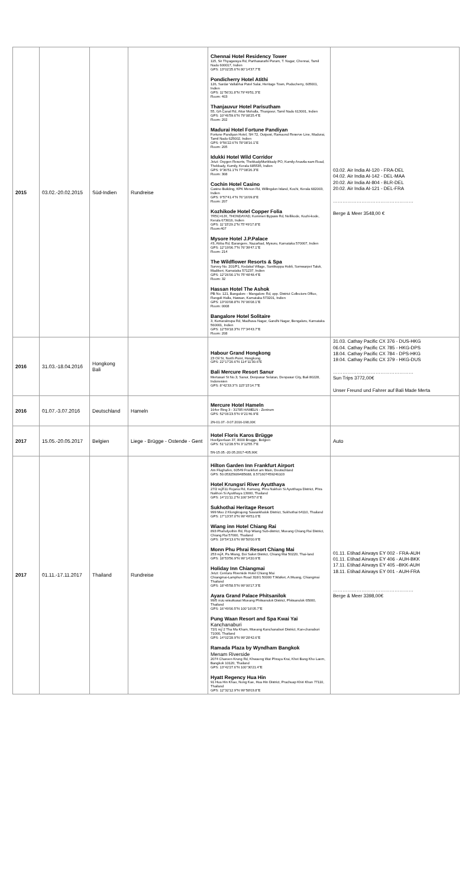| 2015 | 03.02.-20.02.2015 | Süd-Indien | Rundreise | Chennai Hotel Residency Tower 115, Sir Thyagaraya Rd, Parthasarathi Puram, T. Nagar, Chennai, Tamil Nadu 600017, Indien GPS: 13°02'25.6"N 80°14'37.7"E Pondicherry Hotel Atithi 126, Sardar Vallabhai Patel Salai, Heritage Town, Puducherry, 605001, Indien GPS: 11°56'31.8"N 79°49'51.3"E Room: 403 Thanjauvur Hotel Parisutham 55, GA Canal Rd, Attar Mohalla, Thanjavur, Tamil Nadu 613001, Indien GPS: 10°46'59.6"N 79°08'25.4"E Room: 202 Madurai Hotel Fortune Pandiyan Fortune Pandiyan Hotel, SH 72, Outpost, Ramaond Reserve Line, Madurai, Tamil Nadu 625002, Indien GPS: 9°56'22.6"N 78°08'16.1"E Room: 205 Idukki Hotel Wild Corridor Jetzt: Oxygen Resorts, ThekkadyMurikkady PO, Kumily Anavila-sam Road, Thekkady, Kumily, Kerala 685535, Indien GPS: 9°36'51.1"N 77°08'26.3"E Room: 308 Cochin Hotel Casino Casino Building, KPK Menon Rd, Willingdon Island, Kochi, Kerala 682003, Indien GPS: 9°57'41.4"N 76°16'09.8"E Room: 207 Kozhikode Hotel Copper Folia 7R5C+6JX, THONDAYAD, Kommeri Bypass Rd, Nellikode, Kozhi-kode, Kerala 673016, Indien GPS: 11°15'29.2"N 75°49'17.8"E Room:407 Mysore Hotel J.P.Palace #3, Abba Rd, Earangere, Nazarbad, Mysuru, Karnataka 570007, Indien GPS: 12°19'06.7"N 76°39'47.1"E Room: 214 The Wildflower Resorts & Spa Survey No. 201/P1, Kedakal Village, Suntikoppa Hobli, Somwarpet Taluk, Madikeri, Karnataka 571237, Indien GPS: 12°26'00.1"N 75°48'48.4"E Room: 32 Hassan Hotel The Ashok PB No. 121, Bangalore - Mangalore Rd, opp. District Collectors Office, Rangoli Halla, Hassan, Karnataka 573201, Indien GPS: 13°00'08.8"N 76°06'08.1"E Room: 0008 Bangalore Hotel Solitaire 3, Kumarakrupa Rd, Madhava Nagar, Gandhi Nagar, Bengaluru, Karnataka 560001, Indien GPS: 12°59'18.3"N 77°34'43.7"E Room: 208 | 03.02. Air India AI-120 - FRA-DEL 04.02. Air India AI-142 - DEL-MAA 20.02. Air India AI-804 - BLR-DEL 20.02. Air India AI-121 - DEL-FRA …………………………………………… Berge & Meer 3548,00 € |
| 2016 | 31.03.-18.04.2016 | Hongkong Bali | | Habour Grand Hongkong 23 Oil St, North Point, Hongkong GPS: 22°17'20.6"N 114°11'30.6"E Bali Mercure Resort Sanur Mertasari St No.3, Sanur, Denpasar Selatan, Denpasar City, Bali 80228, Indonesien GPS: 8°42'33.3"S 115°15'14.7"E | 31.03. Cathay Pacific CX 376 - DUS-HKG 06.04. Cathay Pacific CX 785 - HKG-DPS 18.04. Cathay Pacific CX 784 - DPS-HKG 19.04. Cathay Pacific CX 379 - HKG-DUS …………………………………………… Sun Trips 3772,00€ Unser Freund und Fahrer auf Bali Made Merta |
| 2016 | 01.07.-3.07.2016 | Deutschland | Hameln | Mercure Hotel Hameln 164er Ring 3 - 31785 HAMELN - Zentrum GPS: 52°06'23.5"N 9°21'46.9"E 2N-01.07.-3.07.2016-198,00€ | |
| 2017 | 15.05.-20.05.2017 | Belgien | Liege - Brügge - Ostende - Gent | Hotel Floris Karos Brügge Hoefijzerlaan 37, 8000 Brugge, Belgien GPS: 51°12'28.5"N 3°12'55.7"E 5N-15.05.-20.05.2017-405,90€ | Auto |
| 2017 | 01.11.-17.11.2017 | Thailand | Rundreise | Hilton Garden Inn Frankfurt Airport Am Flughafen, 60549 Frankfurt am Main, Deutschland GPS: 50.05325609485688, 8.571607459246103 Hotel Krungsri River Ayutthaya 27/2 หมู่ที่11 Rojana Rd, Kamang, Phra Nakhon Si Ayutthaya District, Phra Nakhon Si Ayutthaya 13000, Thailand GPS: 14°21'11.2"N 100°34'57.6"E Sukhothai Heritage Resort 999 Moo 2 Klongkrajong Sawankhalok District, Sukhothai 64110, Thailand GPS: 17°13'37.0"N 99°49'51.0"E Wiang inn Hotel Chiang Rai 893 Phaholyothin Rd, Rop Wiang Sub-district, Mueang Chiang Rai District, Chiang Rai 57000, Thailand GPS: 19°54'13.6"N 99°50'00.9"E Monn Phu Phrai Resort Chiang Mai 253 หมู่4, Pa Miang, Doi Saket District, Chiang Mai 50220, Thai-land GPS: 18°53'56.9"N 99°14'20.9"E Holiday Inn Chiangmai Jetzt: Centara Riverside Hotel Chiang Mai Chiangmai-Lamphun Road 318/1 50000 T.Watket, A.Muang, Chiangmai Thailand GPS: 18°45'58.5"N 99°00'17.3"E Ayara Grand Palace Phitsanilok 99/5 ถนน wisutkasat Mueang Phitsanulok District, Phitsanulok 65000, Thailand GPS: 16°49'00.5"N 100°16'05.7"E Pung Waan Resort and Spa Kwai Yai Kanchanaburi 72/1 หมู่ 2 Tha Ma Kham, Mueang Kanchanaburi District, Kan-chanaburi 71000, Thailand GPS: 14°02'28.9"N 99°28'42.6"E Ramada Plaza by Wyndham Bangkok Menam Riverside 2074 Charoen Krung Rd, Khwaeng Wat Phraya Krai, Khet Bang Kho Laem, Bangkok 10120, Thailand GPS: 13°42'27.6"N 100°30'21.4"E Hyatt Regency Hua Hin 91 Hua Hin Khao, Nong Kae, Hua Hin District, Prachuap Khiri Khan 77110, Thailand GPS: 12°32'12.9"N 99°58'03.8"E | 01.11. Etihad Airways EY 002 - FRA-AUH 01.11. Etihad Airways EY 406 - AUH-BKK 17.11. Etihad Airways EY 405 –BKK-AUH 18.11. Etihad Airways EY 001 - AUH-FRA …………………………………………… Berge & Meer 3398,00€ |